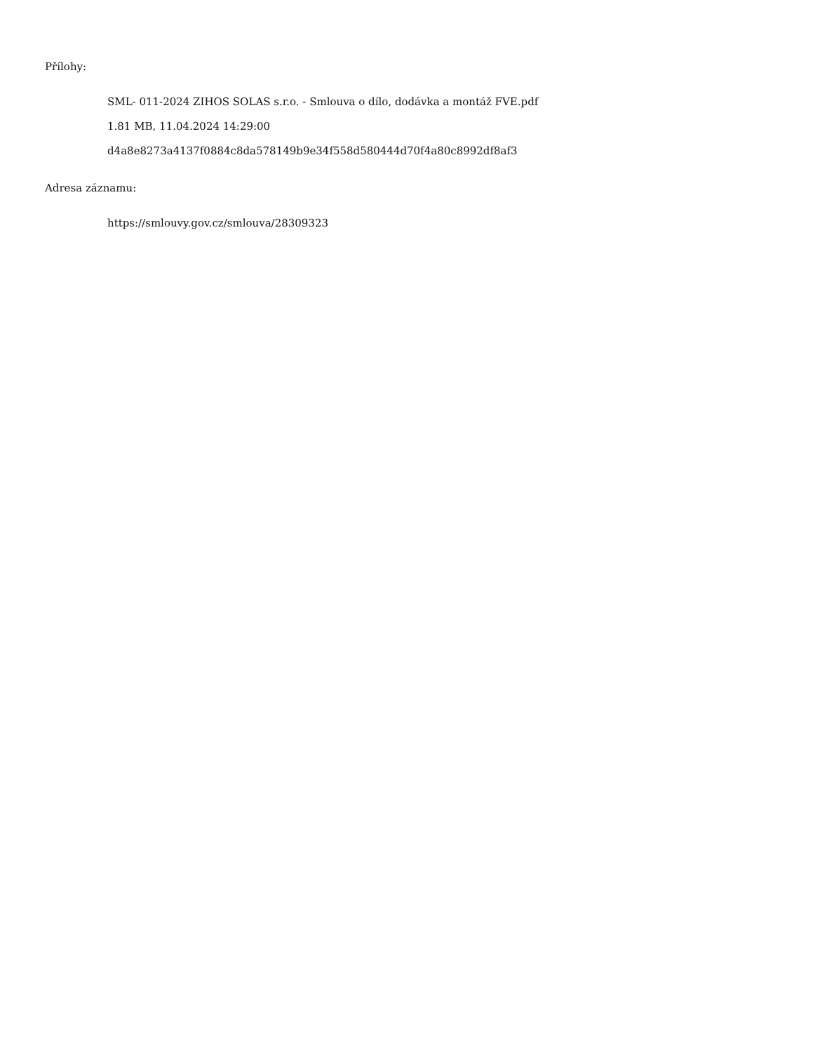Přílohy:
SML- 011-2024 ZIHOS SOLAS s.r.o. - Smlouva o dílo, dodávka a montáž FVE.pdf
1.81 MB, 11.04.2024 14:29:00
d4a8e8273a4137f0884c8da578149b9e34f558d580444d70f4a80c8992df8af3
Adresa záznamu:
https://smlouvy.gov.cz/smlouva/28309323